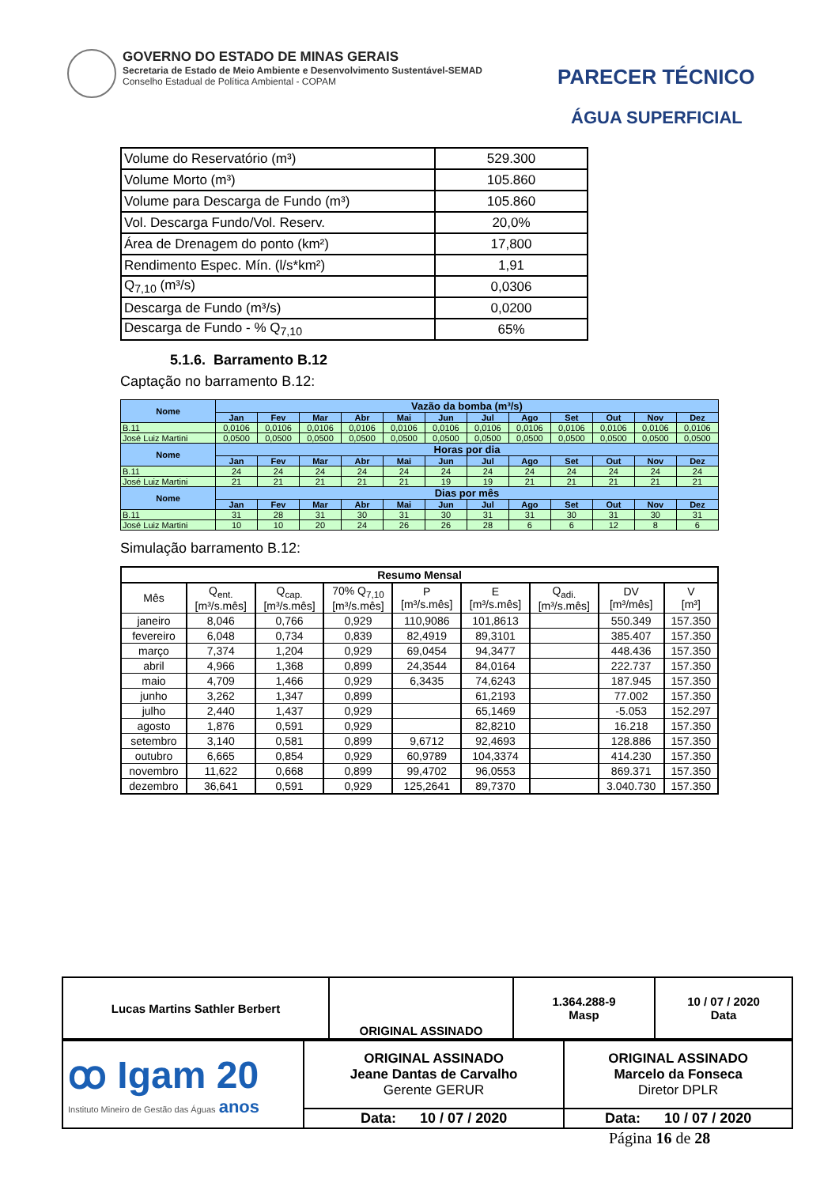GOVERNO DO ESTADO DE MINAS GERAIS
Secretaria de Estado de Meio Ambiente e Desenvolvimento Sustentável-SEMAD
Conselho Estadual de Política Ambiental - COPAM
PARECER TÉCNICO
ÁGUA SUPERFICIAL
| Volume do Reservatório (m³) | 529.300 |
| Volume Morto (m³) | 105.860 |
| Volume para Descarga de Fundo (m³) | 105.860 |
| Vol. Descarga Fundo/Vol. Reserv. | 20,0% |
| Área de Drenagem do ponto (km²) | 17,800 |
| Rendimento Espec. Mín. (l/s*km²) | 1,91 |
| Q<sub>7,10</sub> (m³/s) | 0,0306 |
| Descarga de Fundo (m³/s) | 0,0200 |
| Descarga de Fundo - % Q<sub>7,10</sub> | 65% |
5.1.6. Barramento B.12
Captação no barramento B.12:
| Nome | Vazão da bomba (m³/s) | | | | | | | | | | | |
| --- | --- | --- | --- | --- | --- | --- | --- | --- | --- | --- | --- | --- |
| | Jan | Fev | Mar | Abr | Mai | Jun | Jul | Ago | Set | Out | Nov | Dez |
| B.11 | 0,0106 | 0,0106 | 0,0106 | 0,0106 | 0,0106 | 0,0106 | 0,0106 | 0,0106 | 0,0106 | 0,0106 | 0,0106 | 0,0106 |
| José Luiz Martini | 0,0500 | 0,0500 | 0,0500 | 0,0500 | 0,0500 | 0,0500 | 0,0500 | 0,0500 | 0,0500 | 0,0500 | 0,0500 | 0,0500 |
| Nome | Horas por dia | | | | | | | | | | | |
| | Jan | Fev | Mar | Abr | Mai | Jun | Jul | Ago | Set | Out | Nov | Dez |
| B.11 | 24 | 24 | 24 | 24 | 24 | 24 | 24 | 24 | 24 | 24 | 24 | 24 |
| José Luiz Martini | 21 | 21 | 21 | 21 | 21 | 19 | 19 | 21 | 21 | 21 | 21 | 21 |
| Nome | Dias por mês | | | | | | | | | | | |
| | Jan | Fev | Mar | Abr | Mai | Jun | Jul | Ago | Set | Out | Nov | Dez |
| B.11 | 31 | 28 | 31 | 30 | 31 | 30 | 31 | 31 | 30 | 31 | 30 | 31 |
| José Luiz Martini | 10 | 10 | 20 | 24 | 26 | 26 | 28 | 6 | 6 | 12 | 8 | 6 |
Simulação barramento B.12:
| Resumo Mensal | | | | | | | | |
| --- | --- | --- | --- | --- | --- | --- | --- | --- |
| Mês | Q<sub>ent.</sub> [m³/s.mês] | Q<sub>cap.</sub> [m³/s.mês] | 70% Q<sub>7,10</sub> [m³/s.mês] | P [m³/s.mês] | E [m³/s.mês] | Q<sub>adi.</sub> [m³/s.mês] | DV [m³/mês] | V [m³] |
| janeiro | 8,046 | 0,766 | 0,929 | 110,9086 | 101,8613 | | 550.349 | 157.350 |
| fevereiro | 6,048 | 0,734 | 0,839 | 82,4919 | 89,3101 | | 385.407 | 157.350 |
| março | 7,374 | 1,204 | 0,929 | 69,0454 | 94,3477 | | 448.436 | 157.350 |
| abril | 4,966 | 1,368 | 0,899 | 24,3544 | 84,0164 | | 222.737 | 157.350 |
| maio | 4,709 | 1,466 | 0,929 | 6,3435 | 74,6243 | | 187.945 | 157.350 |
| junho | 3,262 | 1,347 | 0,899 | | 61,2193 | | 77.002 | 157.350 |
| julho | 2,440 | 1,437 | 0,929 | | 65,1469 | | -5.053 | 152.297 |
| agosto | 1,876 | 0,591 | 0,929 | | 82,8210 | | 16.218 | 157.350 |
| setembro | 3,140 | 0,581 | 0,899 | 9,6712 | 92,4693 | | 128.886 | 157.350 |
| outubro | 6,665 | 0,854 | 0,929 | 60,9789 | 104,3374 | | 414.230 | 157.350 |
| novembro | 11,622 | 0,668 | 0,899 | 99,4702 | 96,0553 | | 869.371 | 157.350 |
| dezembro | 36,641 | 0,591 | 0,929 | 125,2641 | 89,7370 | | 3.040.730 | 157.350 |
| Lucas Martins Sathler Berbert | ORIGINAL ASSINADO | 1.364.288-9 Masp | 10 / 07 / 2020 Data |
| ꝏ Igam 20 Instituto Mineiro de Gestão das Águas anos | ORIGINAL ASSINADO Jeane Dantas de Carvalho Gerente GERUR | ORIGINAL ASSINADO Marcelo da Fonseca Diretor DPLR |
| | Data: 10 / 07 / 2020 | Data: 10 / 07 / 2020 |
Página 16 de 28